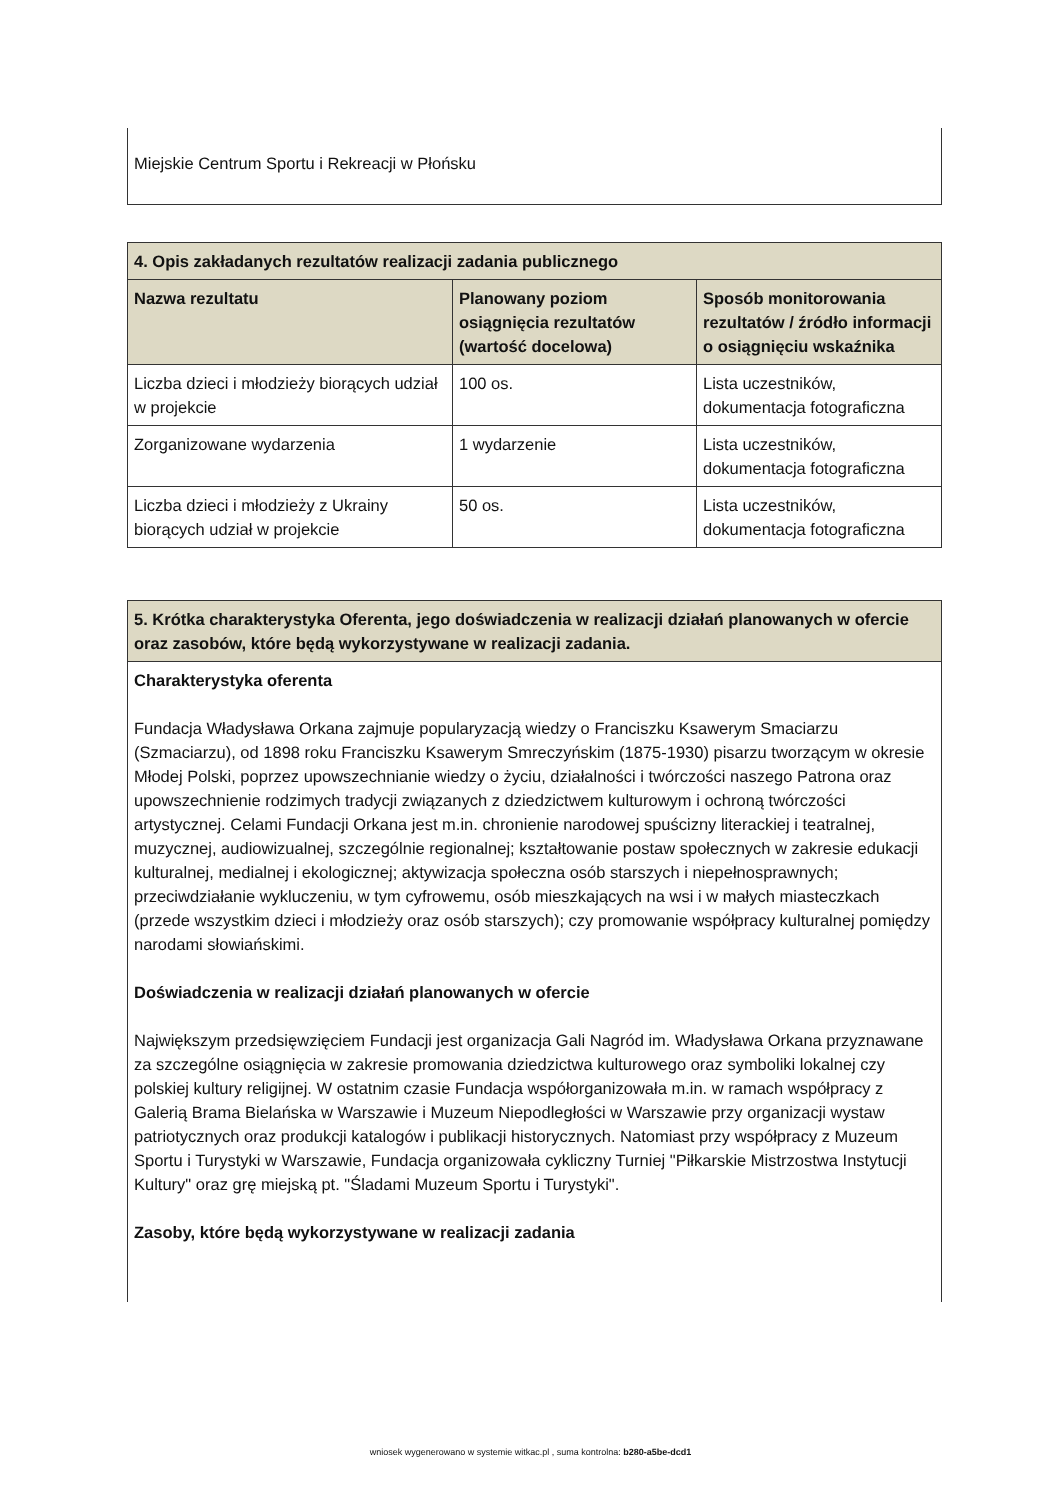Miejskie Centrum Sportu i Rekreacji w Płońsku
| 4. Opis zakładanych rezultatów realizacji zadania publicznego | | |
| --- | --- | --- |
| Nazwa rezultatu | Planowany poziom osiągnięcia rezultatów (wartość docelowa) | Sposób monitorowania rezultatów / źródło informacji o osiągnięciu wskaźnika |
| Liczba dzieci i młodzieży biorących udział w projekcie | 100 os. | Lista uczestników, dokumentacja fotograficzna |
| Zorganizowane wydarzenia | 1 wydarzenie | Lista uczestników, dokumentacja fotograficzna |
| Liczba dzieci i młodzieży z Ukrainy biorących udział w projekcie | 50 os. | Lista uczestników, dokumentacja fotograficzna |
| 5. Krótka charakterystyka Oferenta, jego doświadczenia w realizacji działań planowanych w ofercie oraz zasobów, które będą wykorzystywane w realizacji zadania. |
| --- |
| Charakterystyka oferenta Fundacja Władysława Orkana zajmuje popularyzacją wiedzy o Franciszku Ksawerym Smaciarzu (Szmaciarzu), od 1898 roku Franciszku Ksawerym Smreczyńskim (1875-1930) pisarzu tworzącym w okresie Młodej Polski, poprzez upowszechnianie wiedzy o życiu, działalności i twórczości naszego Patrona oraz upowszechnienie rodzimych tradycji związanych z dziedzictwem kulturowym i ochroną twórczości artystycznej. Celami Fundacji Orkana jest m.in. chronienie narodowej spuścizny literackiej i teatralnej, muzycznej, audiowizualnej, szczególnie regionalnej; kształtowanie postaw społecznych w zakresie edukacji kulturalnej, medialnej i ekologicznej; aktywizacja społeczna osób starszych i niepełnosprawnych; przeciwdziałanie wykluczeniu, w tym cyfrowemu, osób mieszkających na wsi i w małych miasteczkach (przede wszystkim dzieci i młodzieży oraz osób starszych); czy promowanie współpracy kulturalnej pomiędzy narodami słowiańskimi. Doświadczenia w realizacji działań planowanych w ofercie Największym przedsięwzięciem Fundacji jest organizacja Gali Nagród im. Władysława Orkana przyznawane za szczególne osiągnięcia w zakresie promowania dziedzictwa kulturowego oraz symboliki lokalnej czy polskiej kultury religijnej. W ostatnim czasie Fundacja współorganizowała m.in. w ramach współpracy z Galerią Brama Bielańska w Warszawie i Muzeum Niepodległości w Warszawie przy organizacji wystaw patriotycznych oraz produkcji katalogów i publikacji historycznych. Natomiast przy współpracy z Muzeum Sportu i Turystyki w Warszawie, Fundacja organizowała cykliczny Turniej "Piłkarskie Mistrzostwa Instytucji Kultury" oraz grę miejską pt. "Śladami Muzeum Sportu i Turystyki". Zasoby, które będą wykorzystywane w realizacji zadania |
wniosek wygenerowano w systemie witkac.pl , suma kontrolna: b280-a5be-dcd1